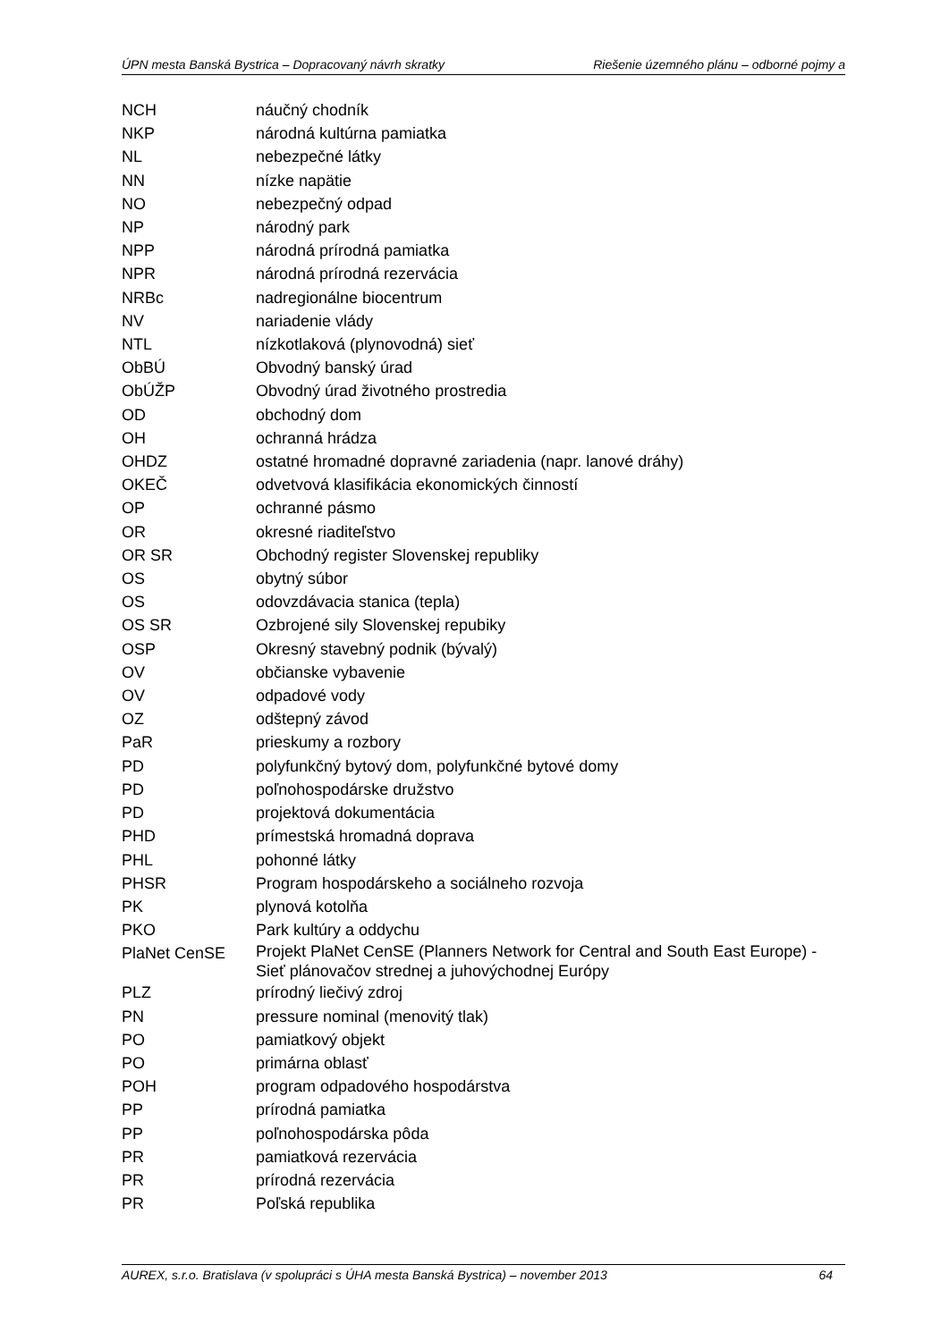ÚPN mesta Banská Bystrica – Dopracovaný návrh skratky
Riešenie územného plánu – odborné pojmy a
| NCH | náučný chodník |
| NKP | národná kultúrna pamiatka |
| NL | nebezpečné látky |
| NN | nízke napätie |
| NO | nebezpečný odpad |
| NP | národný park |
| NPP | národná prírodná pamiatka |
| NPR | národná prírodná rezervácia |
| NRBc | nadregionálne biocentrum |
| NV | nariadenie vlády |
| NTL | nízkotlaková (plynovodná) sieť |
| ObBÚ | Obvodný banský úrad |
| ObÚŽP | Obvodný úrad životného prostredia |
| OD | obchodný dom |
| OH | ochranná hrádza |
| OHDZ | ostatné hromadné dopravné zariadenia (napr. lanové dráhy) |
| OKEČ | odvetvová klasifikácia ekonomických činností |
| OP | ochranné pásmo |
| OR | okresné riaditeľstvo |
| OR SR | Obchodný register Slovenskej republiky |
| OS | obytný súbor |
| OS | odovzdávacia stanica (tepla) |
| OS SR | Ozbrojené sily Slovenskej repubiky |
| OSP | Okresný stavebný podnik (bývalý) |
| OV | občianske vybavenie |
| OV | odpadové vody |
| OZ | odštepný závod |
| PaR | prieskumy a rozbory |
| PD | polyfunkčný bytový dom, polyfunkčné bytové domy |
| PD | poľnohospodárske družstvo |
| PD | projektová dokumentácia |
| PHD | prímestská hromadná doprava |
| PHL | pohonné látky |
| PHSR | Program hospodárskeho a sociálneho rozvoja |
| PK | plynová kotolňa |
| PKO | Park kultúry a oddychu |
| PlaNet CenSE | Projekt PlaNet CenSE (Planners Network for Central and South East Europe) - Sieť plánovačov strednej a juhovýchodnej Európy |
| PLZ | prírodný liečivý zdroj |
| PN | pressure nominal (menovitý tlak) |
| PO | pamiatkový objekt |
| PO | primárna oblasť |
| POH | program odpadového hospodárstva |
| PP | prírodná pamiatka |
| PP | poľnohospodárska pôda |
| PR | pamiatková rezervácia |
| PR | prírodná rezervácia |
| PR | Poľská republika |
AUREX, s.r.o. Bratislava (v spolupráci s ÚHA mesta Banská Bystrica) – november 2013 64